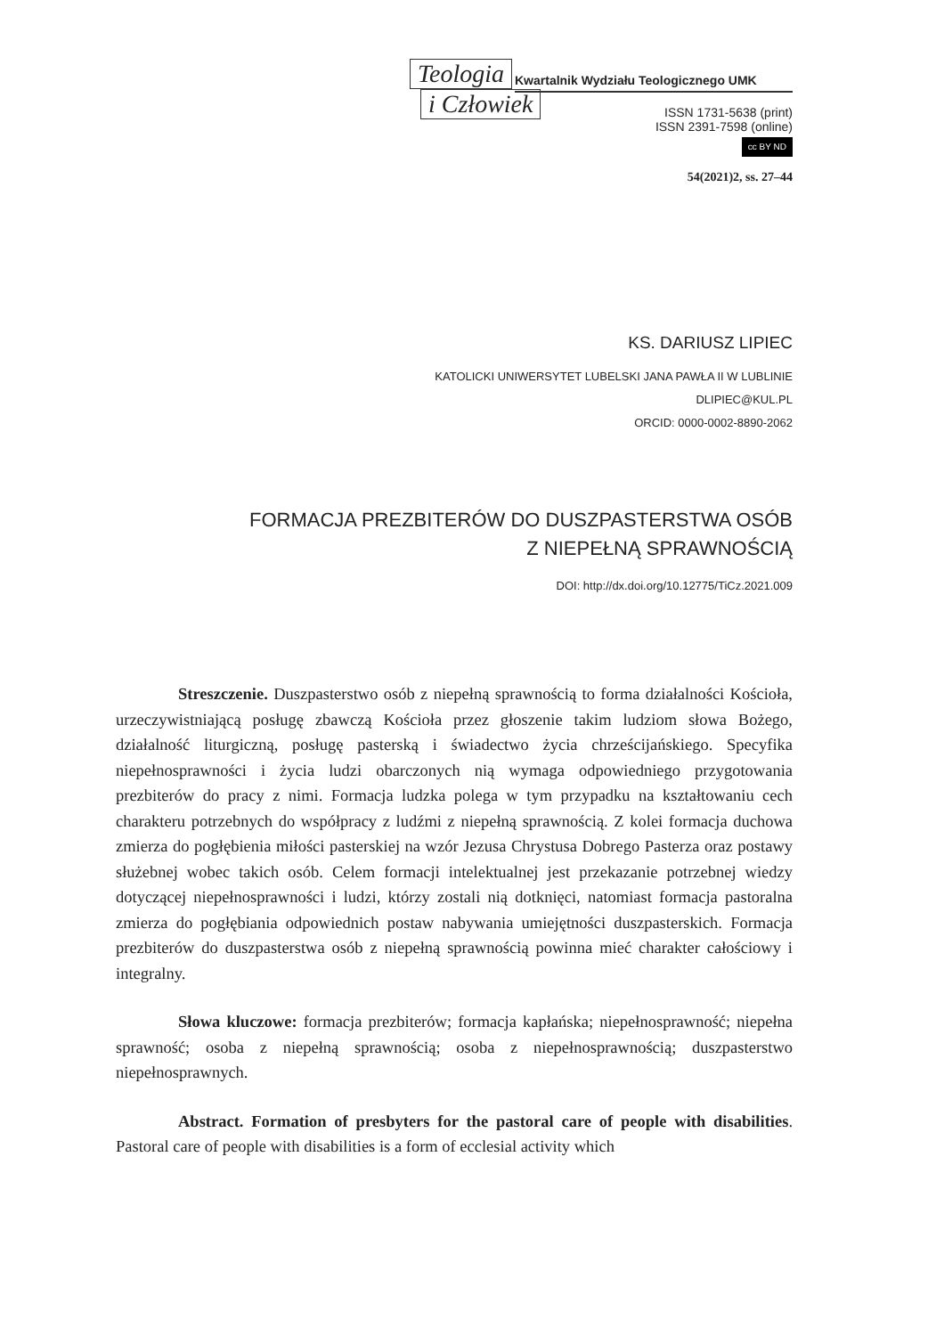Teologia
i Człowiek
Kwartalnik Wydziału Teologicznego UMK
ISSN 1731-5638 (print)
ISSN 2391-7598 (online)
cc BY ND
54(2021)2, ss. 27–44
KS. DARIUSZ LIPIEC
KATOLICKI UNIWERSYTET LUBELSKI JANA PAWŁA II W LUBLINIE
DLIPIEC@KUL.PL
ORCID: 0000-0002-8890-2062
FORMACJA PREZBITERÓW DO DUSZPASTERSTWA OSÓB
Z NIEPEŁNĄ SPRAWNOŚCIĄ
DOI: http://dx.doi.org/10.12775/TiCz.2021.009
Streszczenie. Duszpasterstwo osób z niepełną sprawnością to forma działalności Kościoła, urzeczywistniającą posługę zbawczą Kościoła przez głoszenie takim ludziom słowa Bożego, działalność liturgiczną, posługę pasterską i świadectwo życia chrześcijańskiego. Specyfika niepełnosprawności i życia ludzi obarczonych nią wymaga odpowiedniego przygotowania prezbiterów do pracy z nimi. Formacja ludzka polega w tym przypadku na kształtowaniu cech charakteru potrzebnych do współpracy z ludźmi z niepełną sprawnością. Z kolei formacja duchowa zmierza do pogłębienia miłości pasterskiej na wzór Jezusa Chrystusa Dobrego Pasterza oraz postawy służebnej wobec takich osób. Celem formacji intelektualnej jest przekazanie potrzebnej wiedzy dotyczącej niepełnosprawności i ludzi, którzy zostali nią dotknięci, natomiast formacja pastoralna zmierza do pogłębiania odpowiednich postaw nabywania umiejętności duszpasterskich. Formacja prezbiterów do duszpasterstwa osób z niepełną sprawnością powinna mieć charakter całościowy i integralny.
Słowa kluczowe: formacja prezbiterów; formacja kapłańska; niepełnosprawność; niepełna sprawność; osoba z niepełną sprawnością; osoba z niepełnosprawnością; duszpasterstwo niepełnosprawnych.
Abstract. Formation of presbyters for the pastoral care of people with disabilities. Pastoral care of people with disabilities is a form of ecclesial activity which